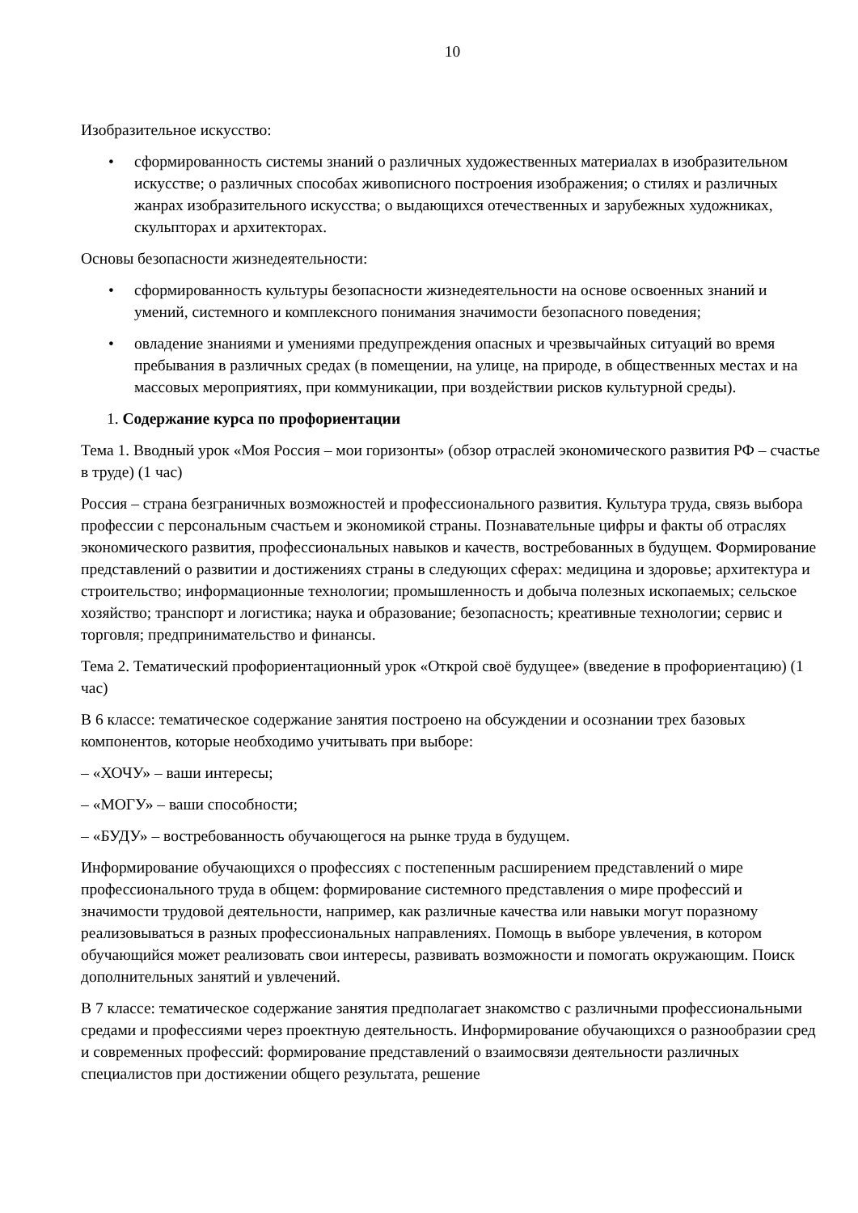10
Изобразительное искусство:
• сформированность системы знаний о различных художественных материалах в изобразительном искусстве; о различных способах живописного построения изображения; о стилях и различных жанрах изобразительного искусства; о выдающихся отечественных и зарубежных художниках, скульпторах и архитекторах.
Основы безопасности жизнедеятельности:
• сформированность культуры безопасности жизнедеятельности на основе освоенных знаний и умений, системного и комплексного понимания значимости безопасного поведения;
• овладение знаниями и умениями предупреждения опасных и чрезвычайных ситуаций во время пребывания в различных средах (в помещении, на улице, на природе, в общественных местах и на массовых мероприятиях, при коммуникации, при воздействии рисков культурной среды).
1. Содержание курса по профориентации
Тема 1. Вводный урок «Моя Россия – мои горизонты» (обзор отраслей экономического развития РФ – счастье в труде) (1 час)
Россия – страна безграничных возможностей и профессионального развития. Культура труда, связь выбора профессии с персональным счастьем и экономикой страны. Познавательные цифры и факты об отраслях экономического развития, профессиональных навыков и качеств, востребованных в будущем. Формирование представлений о развитии и достижениях страны в следующих сферах: медицина и здоровье; архитектура и строительство; информационные технологии; промышленность и добыча полезных ископаемых; сельское хозяйство; транспорт и логистика; наука и образование; безопасность; креативные технологии; сервис и торговля; предпринимательство и финансы.
Тема 2. Тематический профориентационный урок «Открой своё будущее» (введение в профориентацию) (1 час)
В 6 классе: тематическое содержание занятия построено на обсуждении и осознании трех базовых компонентов, которые необходимо учитывать при выборе:
– «ХОЧУ» – ваши интересы;
– «МОГУ» – ваши способности;
– «БУДУ» – востребованность обучающегося на рынке труда в будущем.
Информирование обучающихся о профессиях с постепенным расширением представлений о мире профессионального труда в общем: формирование системного представления о мире профессий и значимости трудовой деятельности, например, как различные качества или навыки могут поразному реализовываться в разных профессиональных направлениях. Помощь в выборе увлечения, в котором обучающийся может реализовать свои интересы, развивать возможности и помогать окружающим. Поиск дополнительных занятий и увлечений.
В 7 классе: тематическое содержание занятия предполагает знакомство с различными профессиональными средами и профессиями через проектную деятельность. Информирование обучающихся о разнообразии сред и современных профессий: формирование представлений о взаимосвязи деятельности различных специалистов при достижении общего результата, решение